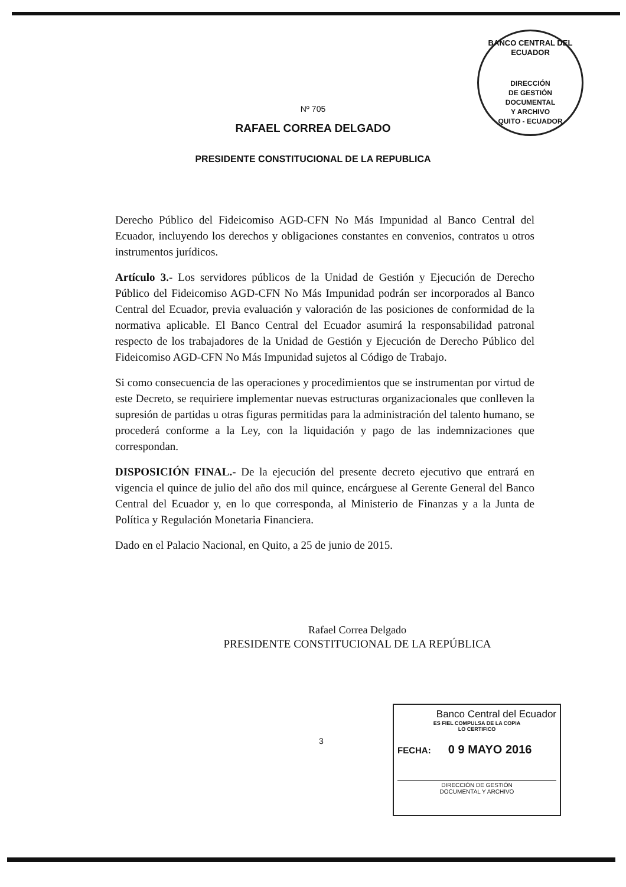BANCO CENTRAL DEL ECUADOR
DIRECCIÓN
DE GESTIÓN
DOCUMENTAL
Y ARCHIVO
QUITO - ECUADOR
Nº 705
RAFAEL CORREA DELGADO
PRESIDENTE CONSTITUCIONAL DE LA REPUBLICA
Derecho Público del Fideicomiso AGD-CFN No Más Impunidad al Banco Central del Ecuador, incluyendo los derechos y obligaciones constantes en convenios, contratos u otros instrumentos jurídicos.
Artículo 3.- Los servidores públicos de la Unidad de Gestión y Ejecución de Derecho Público del Fideicomiso AGD-CFN No Más Impunidad podrán ser incorporados al Banco Central del Ecuador, previa evaluación y valoración de las posiciones de conformidad de la normativa aplicable. El Banco Central del Ecuador asumirá la responsabilidad patronal respecto de los trabajadores de la Unidad de Gestión y Ejecución de Derecho Público del Fideicomiso AGD-CFN No Más Impunidad sujetos al Código de Trabajo.
Si como consecuencia de las operaciones y procedimientos que se instrumentan por virtud de este Decreto, se requiriere implementar nuevas estructuras organizacionales que conlleven la supresión de partidas u otras figuras permitidas para la administración del talento humano, se procederá conforme a la Ley, con la liquidación y pago de las indemnizaciones que correspondan.
DISPOSICIÓN FINAL.- De la ejecución del presente decreto ejecutivo que entrará en vigencia el quince de julio del año dos mil quince, encárguese al Gerente General del Banco Central del Ecuador y, en lo que corresponda, al Ministerio de Finanzas y a la Junta de Política y Regulación Monetaria Financiera.
Dado en el Palacio Nacional, en Quito, a 25 de junio de 2015.
Rafael Correa Delgado
PRESIDENTE CONSTITUCIONAL DE LA REPÚBLICA
3
Banco Central del Ecuador
ES FIEL COMPULSA DE LA COPIA
LO CERTIFICO
FECHA: 0 9 MAYO 2016
DIRECCIÓN DE GESTIÓN
DOCUMENTAL Y ARCHIVO